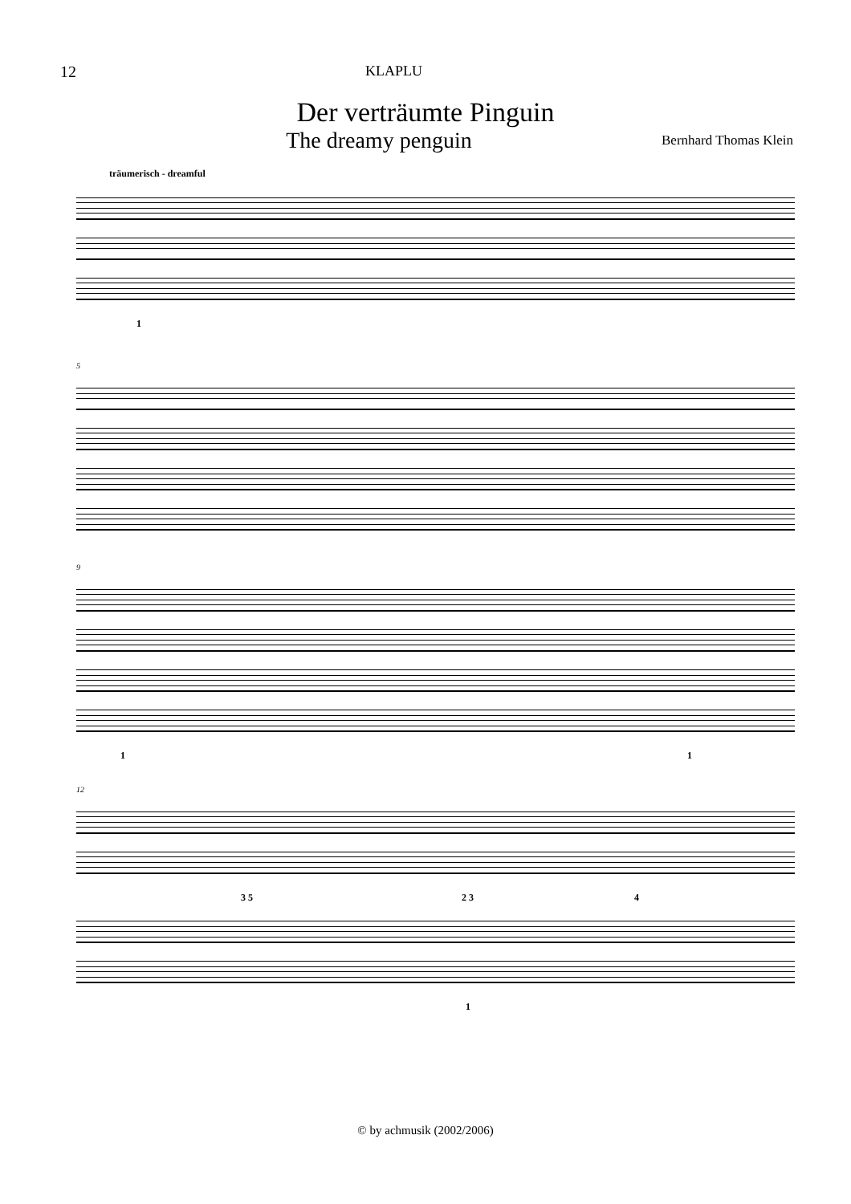12 KLAPLU
Der verträumte Pinguin
The dreamy penguin
Bernhard Thomas Klein
träumerisch - dreamful
1
5
9
1 1
12
3 5 2 3 4
1
© by achmusik (2002/2006)